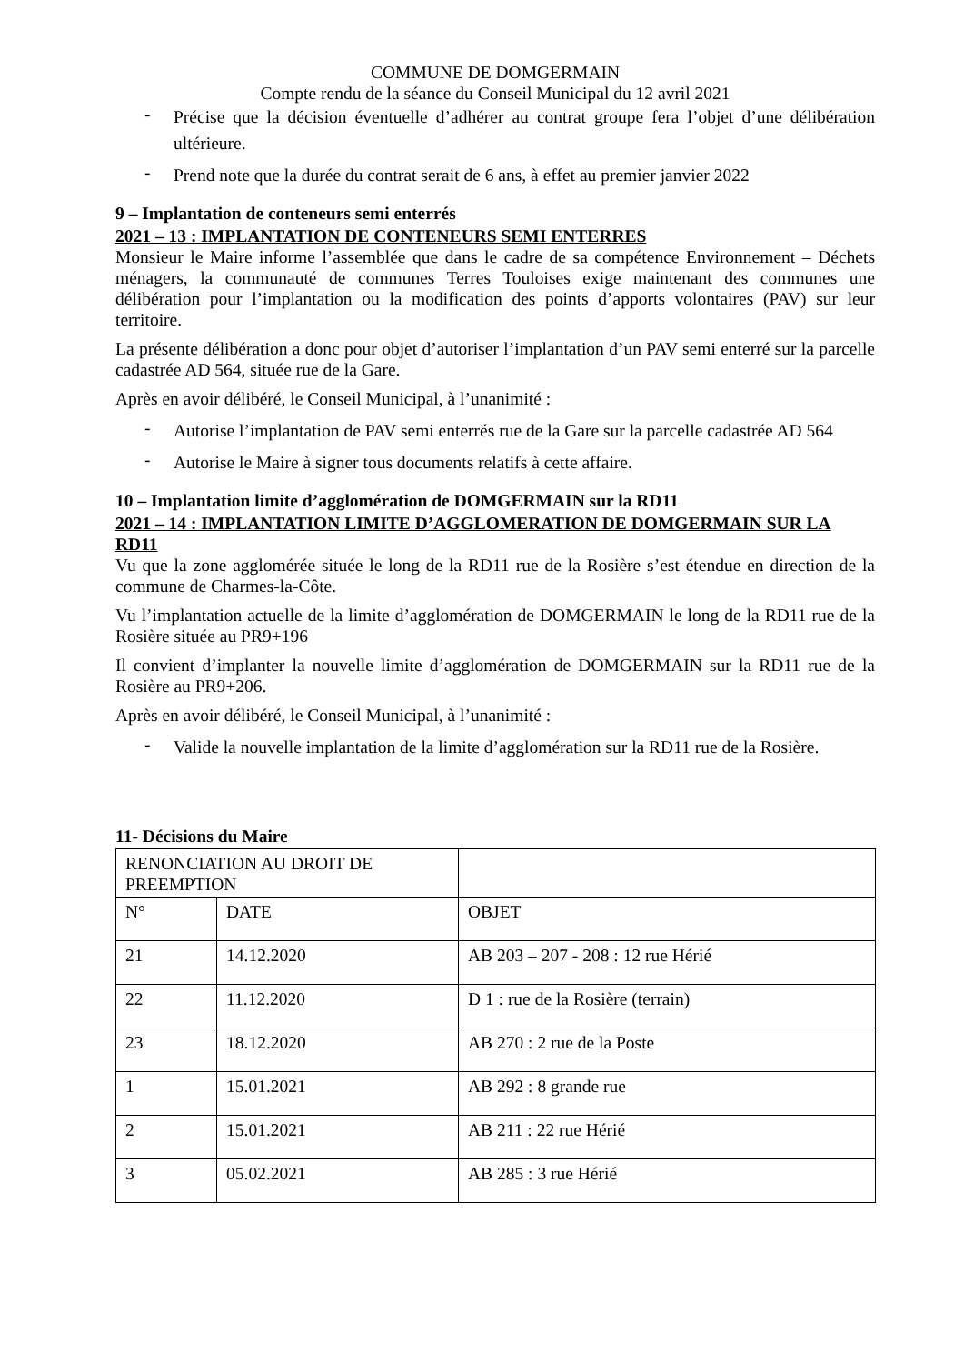COMMUNE DE DOMGERMAIN
Compte rendu de la séance du Conseil Municipal du 12 avril 2021
- Précise que la décision éventuelle d’adhérer au contrat groupe fera l’objet d’une délibération ultérieure.
- Prend note que la durée du contrat serait de 6 ans, à effet au premier janvier 2022
9 – Implantation de conteneurs semi enterrés
2021 – 13 : IMPLANTATION DE CONTENEURS SEMI ENTERRES
Monsieur le Maire informe l’assemblée que dans le cadre de sa compétence Environnement – Déchets ménagers, la communauté de communes Terres Touloises exige maintenant des communes une délibération pour l’implantation ou la modification des points d’apports volontaires (PAV) sur leur territoire.
La présente délibération a donc pour objet d’autoriser l’implantation d’un PAV semi enterré sur la parcelle cadastrée AD 564, située rue de la Gare.
Après en avoir délibéré, le Conseil Municipal, à l’unanimité :
- Autorise l’implantation de PAV semi enterrés rue de la Gare sur la parcelle cadastrée AD 564
- Autorise le Maire à signer tous documents relatifs à cette affaire.
10 – Implantation limite d’agglomération de DOMGERMAIN sur la RD11
2021 – 14 : IMPLANTATION LIMITE D’AGGLOMERATION DE DOMGERMAIN SUR LA RD11
Vu que la zone agglomérée située le long de la RD11 rue de la Rosière s’est étendue en direction de la commune de Charmes-la-Côte.
Vu l’implantation actuelle de la limite d’agglomération de DOMGERMAIN le long de la RD11 rue de la Rosière située au PR9+196
Il convient d’implanter la nouvelle limite d’agglomération de DOMGERMAIN sur la RD11 rue de la Rosière au PR9+206.
Après en avoir délibéré, le Conseil Municipal, à l’unanimité :
- Valide la nouvelle implantation de la limite d’agglomération sur la RD11 rue de la Rosière.
11- Décisions du Maire
| RENONCIATION AU DROIT DE PREEMPTION | | |
| N° | DATE | OBJET |
| 21 | 14.12.2020 | AB 203 – 207 - 208 : 12 rue Hérié |
| 22 | 11.12.2020 | D 1 : rue de la Rosière (terrain) |
| 23 | 18.12.2020 | AB 270 : 2 rue de la Poste |
| 1 | 15.01.2021 | AB 292 : 8 grande rue |
| 2 | 15.01.2021 | AB 211 : 22 rue Hérié |
| 3 | 05.02.2021 | AB 285 : 3 rue Hérié |